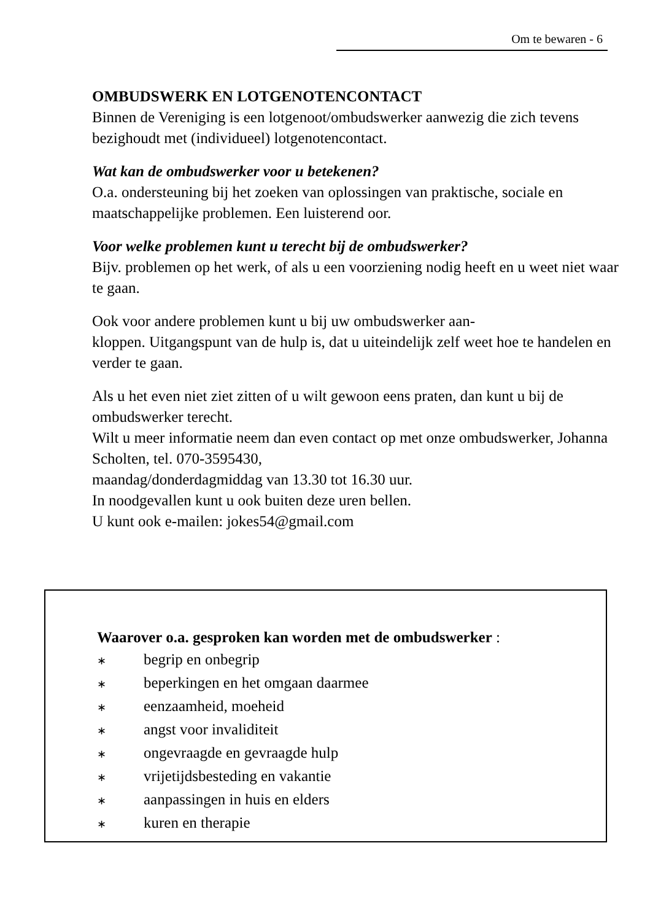Om te bewaren - 6
OMBUDSWERK EN LOTGENOTENCONTACT
Binnen de Vereniging is een lotgenoot/ombudswerker aanwezig die zich tevens bezighoudt met (individueel) lotgenotencontact.
Wat kan de ombudswerker voor u betekenen?
O.a. ondersteuning bij het zoeken van oplossingen van praktische, sociale en maatschappelijke problemen. Een luisterend oor.
Voor welke problemen kunt u terecht bij de ombudswerker?
Bijv. problemen op het werk, of als u een voorziening nodig heeft en u weet niet waar te gaan.
Ook voor andere problemen kunt u bij uw ombudswerker aan-
kloppen. Uitgangspunt van de hulp is, dat u uiteindelijk zelf weet hoe te handelen en verder te gaan.
Als u het even niet ziet zitten of u wilt gewoon eens praten, dan kunt u bij de ombudswerker terecht.
Wilt u meer informatie neem dan even contact op met onze ombudswerker, Johanna Scholten, tel. 070-3595430,
maandag/donderdagmiddag van 13.30 tot 16.30 uur.
In noodgevallen kunt u ook buiten deze uren bellen.
U kunt ook e-mailen: jokes54@gmail.com
Waarover o.a. gesproken kan worden met de ombudswerker :
∗ begrip en onbegrip
∗ beperkingen en het omgaan daarmee
∗ eenzaamheid, moeheid
∗ angst voor invaliditeit
∗ ongevraagde en gevraagde hulp
∗ vrijetijdsbesteding en vakantie
∗ aanpassingen in huis en elders
∗ kuren en therapie